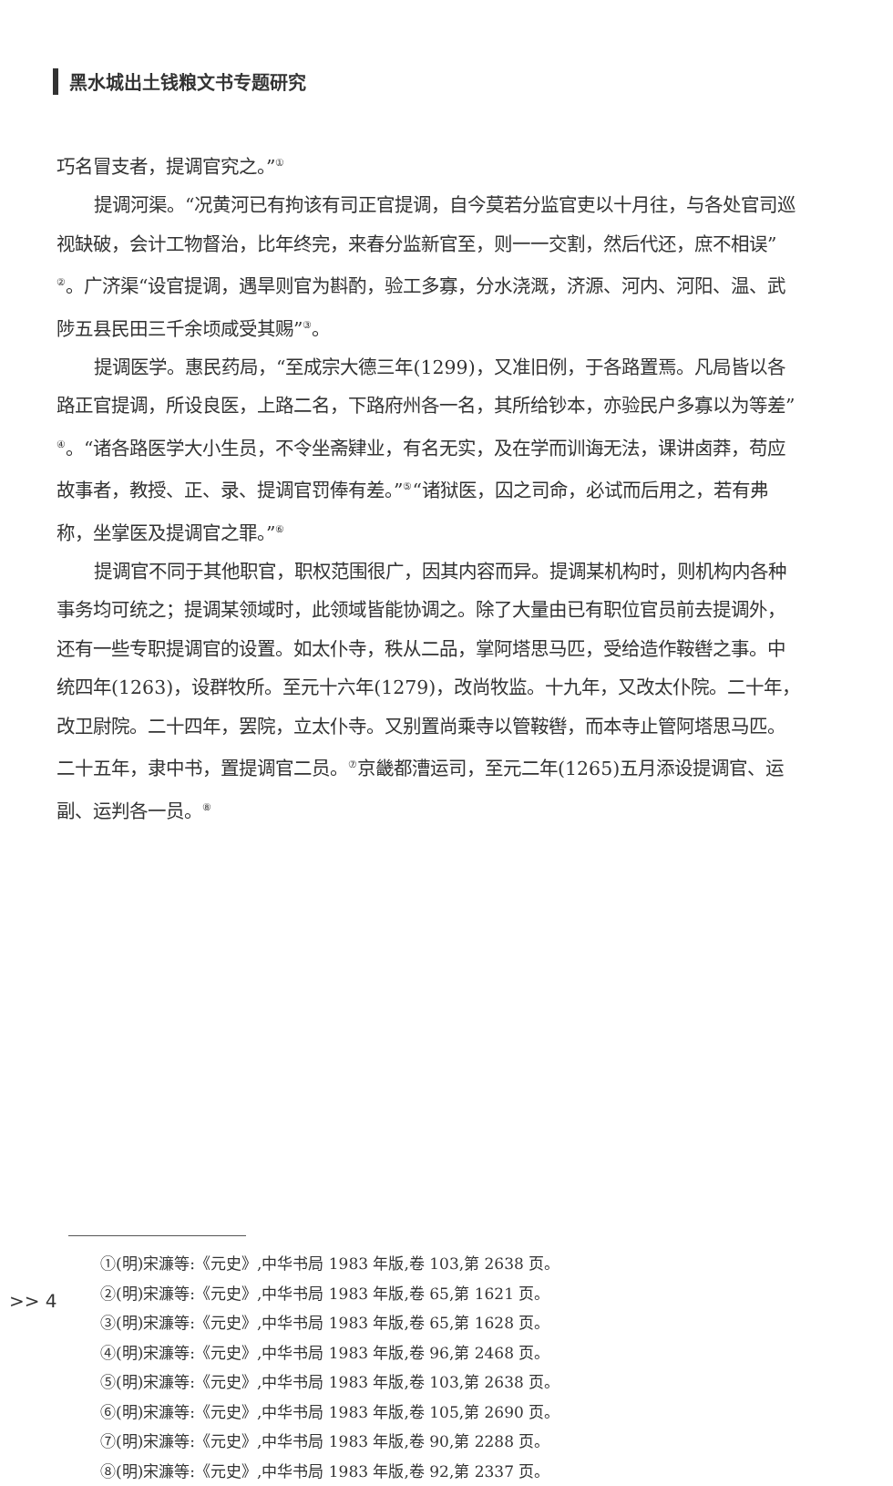黑水城出土钱粮文书专题研究
巧名冒支者，提调官究之。”<sup>①</sup>
提调河渠。“况黄河已有拘该有司正官提调，自今莫若分监官吏以十月往，与各处官司巡视缺破，会计工物督治，比年终完，来春分监新官至，则一一交割，然后代还，庶不相误”<sup>②</sup>。广济渠“设官提调，遇旱则官为斟酌，验工多寡，分水浇溉，济源、河内、河阳、温、武陟五县民田三千余顷咸受其赐”<sup>③</sup>。
提调医学。惠民药局，“至成宗大德三年(1299)，又准旧例，于各路置焉。凡局皆以各路正官提调，所设良医，上路二名，下路府州各一名，其所给钞本，亦验民户多寡以为等差”<sup>④</sup>。“诸各路医学大小生员，不令坐斋肄业，有名无实，及在学而训诲无法，课讲卤莽，苟应故事者，教授、正、录、提调官罚俸有差。”<sup>⑤</sup>“诸狱医，囚之司命，必试而后用之，若有弗称，坐掌医及提调官之罪。”<sup>⑥</sup>
提调官不同于其他职官，职权范围很广，因其内容而异。提调某机构时，则机构内各种事务均可统之；提调某领域时，此领域皆能协调之。除了大量由已有职位官员前去提调外，还有一些专职提调官的设置。如太仆寺，秩从二品，掌阿塔思马匹，受给造作鞍辔之事。中统四年(1263)，设群牧所。至元十六年(1279)，改尚牧监。十九年，又改太仆院。二十年，改卫尉院。二十四年，罢院，立太仆寺。又别置尚乘寺以管鞍辔，而本寺止管阿塔思马匹。二十五年，隶中书，置提调官二员。<sup>⑦</sup>京畿都漕运司，至元二年(1265)五月添设提调官、运副、运判各一员。<sup>⑧</sup>
①(明)宋濂等:《元史》,中华书局 1983 年版,卷 103,第 2638 页。
②(明)宋濂等:《元史》,中华书局 1983 年版,卷 65,第 1621 页。
③(明)宋濂等:《元史》,中华书局 1983 年版,卷 65,第 1628 页。
④(明)宋濂等:《元史》,中华书局 1983 年版,卷 96,第 2468 页。
⑤(明)宋濂等:《元史》,中华书局 1983 年版,卷 103,第 2638 页。
⑥(明)宋濂等:《元史》,中华书局 1983 年版,卷 105,第 2690 页。
⑦(明)宋濂等:《元史》,中华书局 1983 年版,卷 90,第 2288 页。
⑧(明)宋濂等:《元史》,中华书局 1983 年版,卷 92,第 2337 页。
>> 4